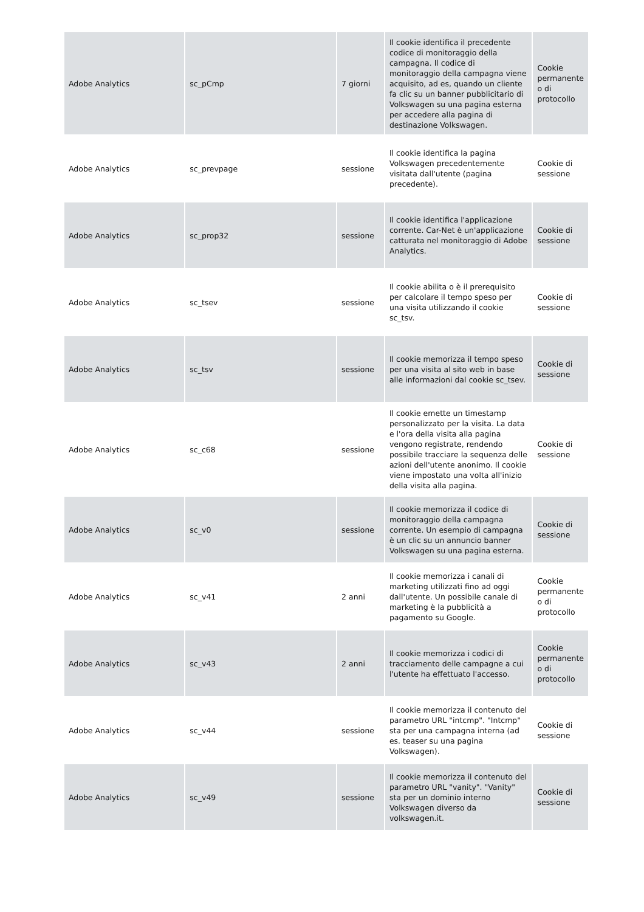| Adobe Analytics | sc_pCmp | 7 giorni | Il cookie identifica il precedente codice di monitoraggio della campagna. Il codice di monitoraggio della campagna viene acquisito, ad es, quando un cliente fa clic su un banner pubblicitario di Volkswagen su una pagina esterna per accedere alla pagina di destinazione Volkswagen. | Cookie permanente o di protocollo |
| Adobe Analytics | sc_prevpage | sessione | Il cookie identifica la pagina Volkswagen precedentemente visitata dall'utente (pagina precedente). | Cookie di sessione |
| Adobe Analytics | sc_prop32 | sessione | Il cookie identifica l'applicazione corrente. Car-Net è un'applicazione catturata nel monitoraggio di Adobe Analytics. | Cookie di sessione |
| Adobe Analytics | sc_tsev | sessione | Il cookie abilita o è il prerequisito per calcolare il tempo speso per una visita utilizzando il cookie sc_tsv. | Cookie di sessione |
| Adobe Analytics | sc_tsv | sessione | Il cookie memorizza il tempo speso per una visita al sito web in base alle informazioni dal cookie sc_tsev. | Cookie di sessione |
| Adobe Analytics | sc_c68 | sessione | Il cookie emette un timestamp personalizzato per la visita. La data e l'ora della visita alla pagina vengono registrate, rendendo possibile tracciare la sequenza delle azioni dell'utente anonimo. Il cookie viene impostato una volta all'inizio della visita alla pagina. | Cookie di sessione |
| Adobe Analytics | sc_v0 | sessione | Il cookie memorizza il codice di monitoraggio della campagna corrente. Un esempio di campagna è un clic su un annuncio banner Volkswagen su una pagina esterna. | Cookie di sessione |
| Adobe Analytics | sc_v41 | 2 anni | Il cookie memorizza i canali di marketing utilizzati fino ad oggi dall'utente. Un possibile canale di marketing è la pubblicità a pagamento su Google. | Cookie permanente o di protocollo |
| Adobe Analytics | sc_v43 | 2 anni | Il cookie memorizza i codici di tracciamento delle campagne a cui l'utente ha effettuato l'accesso. | Cookie permanente o di protocollo |
| Adobe Analytics | sc_v44 | sessione | Il cookie memorizza il contenuto del parametro URL "intcmp". "Intcmp" sta per una campagna interna (ad es. teaser su una pagina Volkswagen). | Cookie di sessione |
| Adobe Analytics | sc_v49 | sessione | Il cookie memorizza il contenuto del parametro URL "vanity". "Vanity" sta per un dominio interno Volkswagen diverso da volkswagen.it. | Cookie di sessione |